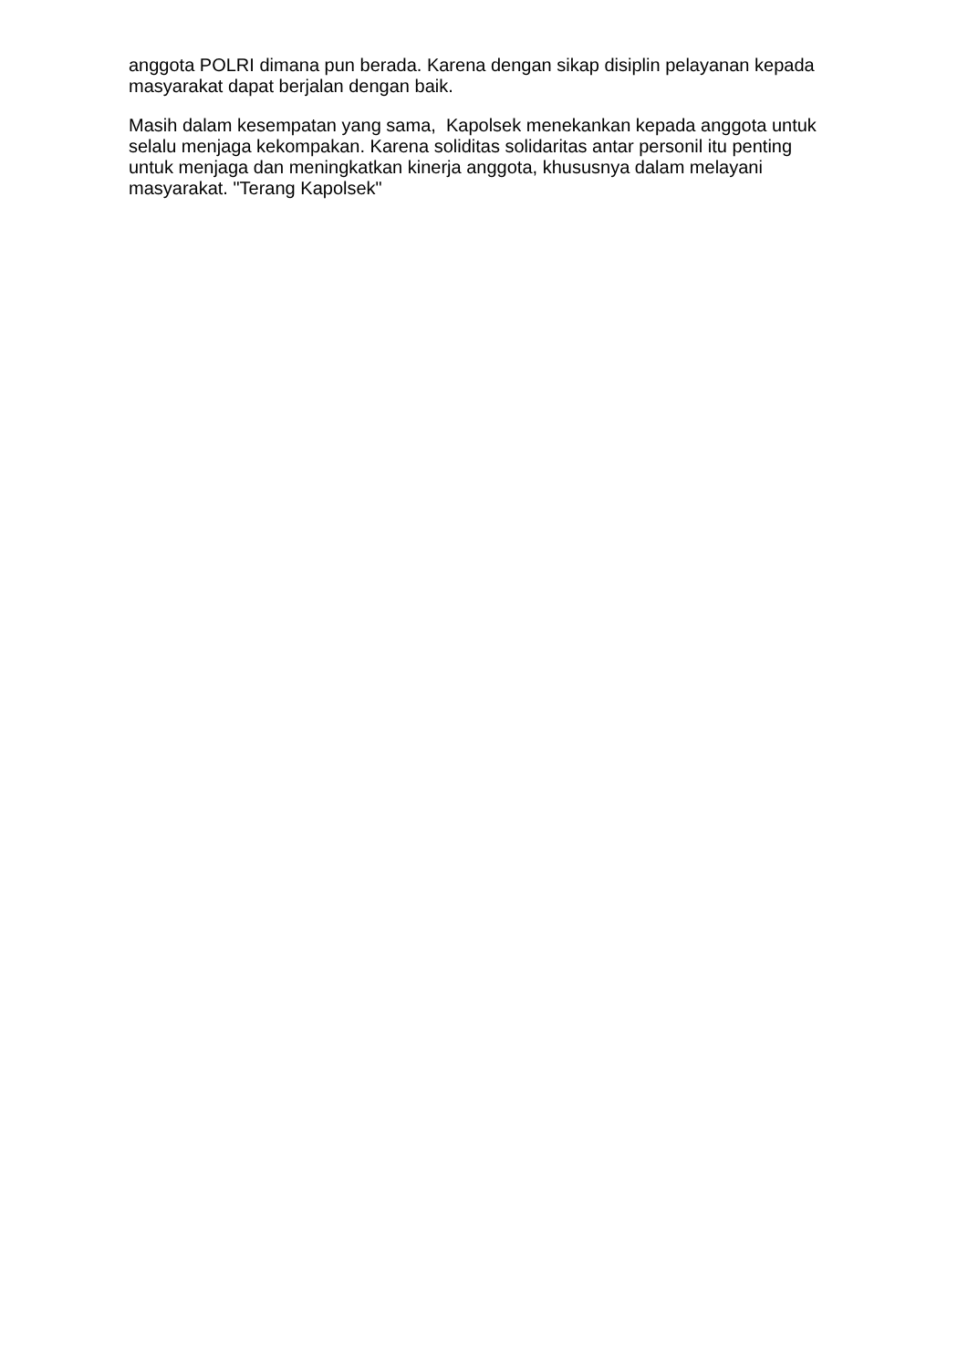anggota POLRI dimana pun berada. Karena dengan sikap disiplin pelayanan kepada masyarakat dapat berjalan dengan baik.
Masih dalam kesempatan yang sama, Kapolsek menekankan kepada anggota untuk selalu menjaga kekompakan. Karena soliditas solidaritas antar personil itu penting untuk menjaga dan meningkatkan kinerja anggota, khususnya dalam melayani masyarakat. "Terang Kapolsek"